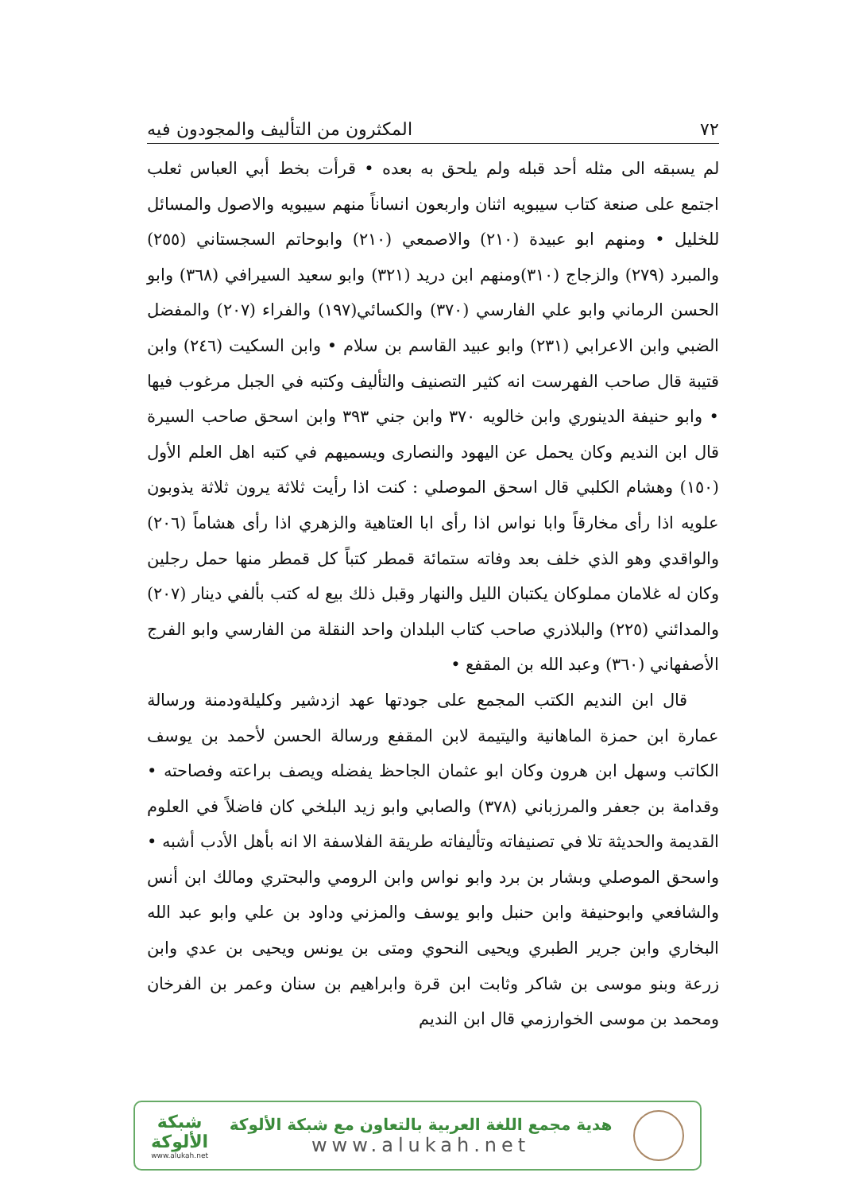٧٢ المكثرون من التأليف والمجودون فيه
لم يسبقه الى مثله أحد قبله ولم يلحق به بعده • قرأت بخط أبي العباس ثعلب اجتمع على صنعة كتاب سيبويه اثنان واربعون انساناً منهم سيبويه والاصول والمسائل للخليل • ومنهم ابو عبيدة (٢١٠) والاصمعي (٢١٠) وابوحاتم السجستاني (٢٥٥) والمبرد (٢٧٩) والزجاج (٣١٠)ومنهم ابن دريد (٣٢١) وابو سعيد السيرافي (٣٦٨) وابو الحسن الرماني وابو علي الفارسي (٣٧٠) والكسائي(١٩٧) والفراء (٢٠٧) والمفضل الضبي وابن الاعرابي (٢٣١) وابو عبيد القاسم بن سلام • وابن السكيت (٢٤٦) وابن قتيبة قال صاحب الفهرست انه كثير التصنيف والتأليف وكتبه في الجبل مرغوب فيها • وابو حنيفة الدينوري وابن خالويه ٣٧٠ وابن جني ٣٩٣ وابن اسحق صاحب السيرة قال ابن النديم وكان يحمل عن اليهود والنصارى ويسميهم في كتبه اهل العلم الأول (١٥٠) وهشام الكلبي قال اسحق الموصلي : كنت اذا رأيت ثلاثة يرون ثلاثة يذوبون علويه اذا رأى مخارقاً وابا نواس اذا رأى ابا العتاهية والزهري اذا رأى هشاماً (٢٠٦) والواقدي وهو الذي خلف بعد وفاته ستمائة قمطر كتباً كل قمطر منها حمل رجلين وكان له غلامان مملوكان يكتبان الليل والنهار وقبل ذلك بيع له كتب بألفي دينار (٢٠٧) والمدائني (٢٢٥) والبلاذري صاحب كتاب البلدان واحد النقلة من الفارسي وابو الفرج الأصفهاني (٣٦٠) وعبد الله بن المقفع •
قال ابن النديم الكتب المجمع على جودتها عهد ازدشير وكليلةودمنة ورسالة عمارة ابن حمزة الماهانية واليتيمة لابن المقفع ورسالة الحسن لأحمد بن يوسف الكاتب وسهل ابن هرون وكان ابو عثمان الجاحظ يفضله ويصف براعته وفصاحته • وقدامة بن جعفر والمرزباني (٣٧٨) والصابي وابو زيد البلخي كان فاضلاً في العلوم القديمة والحديثة تلا في تصنيفاته وتأليفاته طريقة الفلاسفة الا انه بأهل الأدب أشبه • واسحق الموصلي وبشار بن برد وابو نواس وابن الرومي والبحتري ومالك ابن أنس والشافعي وابوحنيفة وابن حنبل وابو يوسف والمزني وداود بن علي وابو عبد الله البخاري وابن جرير الطبري ويحيى النحوي ومتى بن يونس ويحيى بن عدي وابن زرعة وبنو موسى بن شاكر وثابت ابن قرة وابراهيم بن سنان وعمر بن الفرخان ومحمد بن موسى الخوارزمي قال ابن النديم
هدية مجمع اللغة العربية بالتعاون مع شبكة الألوكة
www.alukah.net
شبكة
الألوكة
www.alukah.net